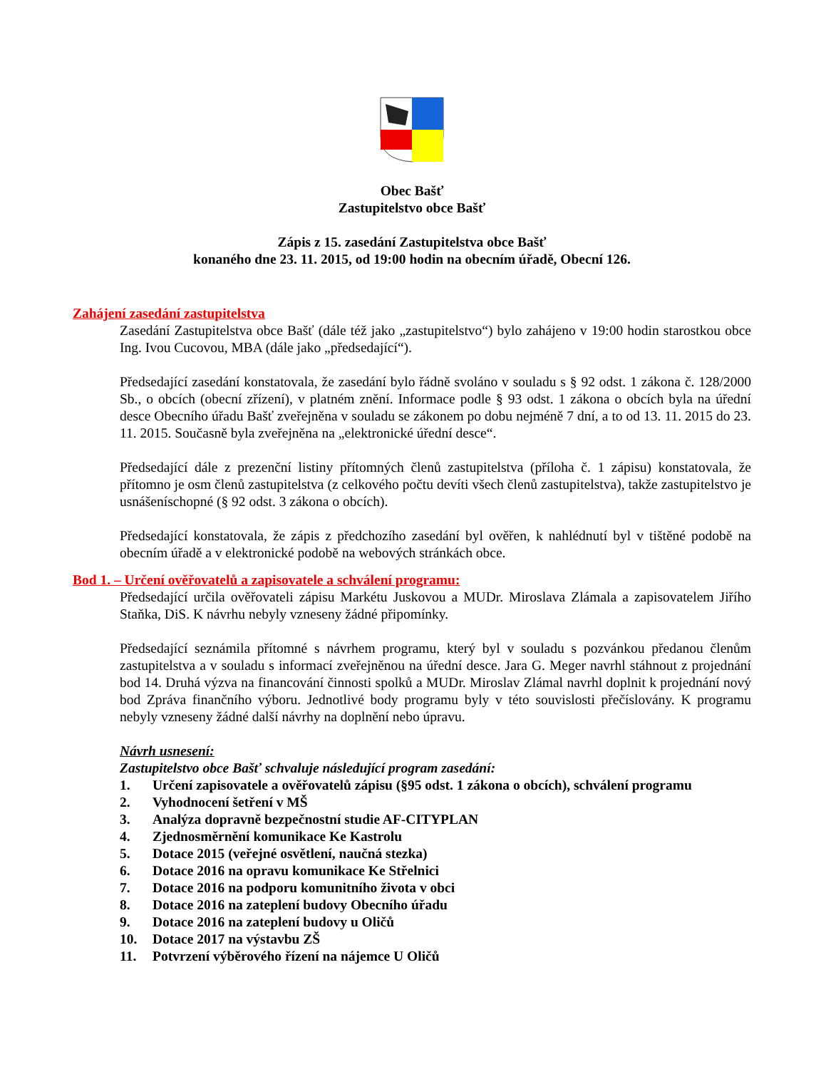Obec Bašť
Zastupitelstvo obce Bašť
Zápis z 15. zasedání Zastupitelstva obce Bašť
konaného dne 23. 11. 2015, od 19:00 hodin na obecním úřadě, Obecní 126.
Zahájení zasedání zastupitelstva
Zasedání Zastupitelstva obce Bašť (dále též jako „zastupitelstvo“) bylo zahájeno v 19:00 hodin starostkou obce Ing. Ivou Cucovou, MBA (dále jako „předsedající“).
Předsedající zasedání konstatovala, že zasedání bylo řádně svoláno v souladu s § 92 odst. 1 zákona č. 128/2000 Sb., o obcích (obecní zřízení), v platném znění. Informace podle § 93 odst. 1 zákona o obcích byla na úřední desce Obecního úřadu Bašť zveřejněna v souladu se zákonem po dobu nejméně 7 dní, a to od 13. 11. 2015 do 23. 11. 2015. Současně byla zveřejněna na „elektronické úřední desce“.
Předsedající dále z prezenční listiny přítomných členů zastupitelstva (příloha č. 1 zápisu) konstatovala, že přítomno je osm členů zastupitelstva (z celkového počtu devíti všech členů zastupitelstva), takže zastupitelstvo je usnášeníschopné (§ 92 odst. 3 zákona o obcích).
Předsedající konstatovala, že zápis z předchozího zasedání byl ověřen, k nahlédnutí byl v tištěné podobě na obecním úřadě a v elektronické podobě na webových stránkách obce.
Bod 1. – Určení ověřovatelů a zapisovatele a schválení programu:
Předsedající určila ověřovateli zápisu Markétu Juskovou a MUDr. Miroslava Zlámala a zapisovatelem Jiřího Staňka, DiS. K návrhu nebyly vzneseny žádné připomínky.
Předsedající seznámila přítomné s návrhem programu, který byl v souladu s pozvánkou předanou členům zastupitelstva a v souladu s informací zveřejněnou na úřední desce. Jara G. Meger navrhl stáhnout z projednání bod 14. Druhá výzva na financování činnosti spolků a MUDr. Miroslav Zlámal navrhl doplnit k projednání nový bod Zpráva finančního výboru. Jednotlivé body programu byly v této souvislosti přečíslovány. K programu nebyly vzneseny žádné další návrhy na doplnění nebo úpravu.
Návrh usnesení:
Zastupitelstvo obce Bašť schvaluje následující program zasedání:
1. Určení zapisovatele a ověřovatelů zápisu (§95 odst. 1 zákona o obcích), schválení programu
2. Vyhodnocení šetření v MŠ
3. Analýza dopravně bezpečnostní studie AF-CITYPLAN
4. Zjednosměrnění komunikace Ke Kastrolu
5. Dotace 2015 (veřejné osvětlení, naučná stezka)
6. Dotace 2016 na opravu komunikace Ke Střelnici
7. Dotace 2016 na podporu komunitního života v obci
8. Dotace 2016 na zateplení budovy Obecního úřadu
9. Dotace 2016 na zateplení budovy u Oličů
10. Dotace 2017 na výstavbu ZŠ
11. Potvrzení výběrového řízení na nájemce U Oličů